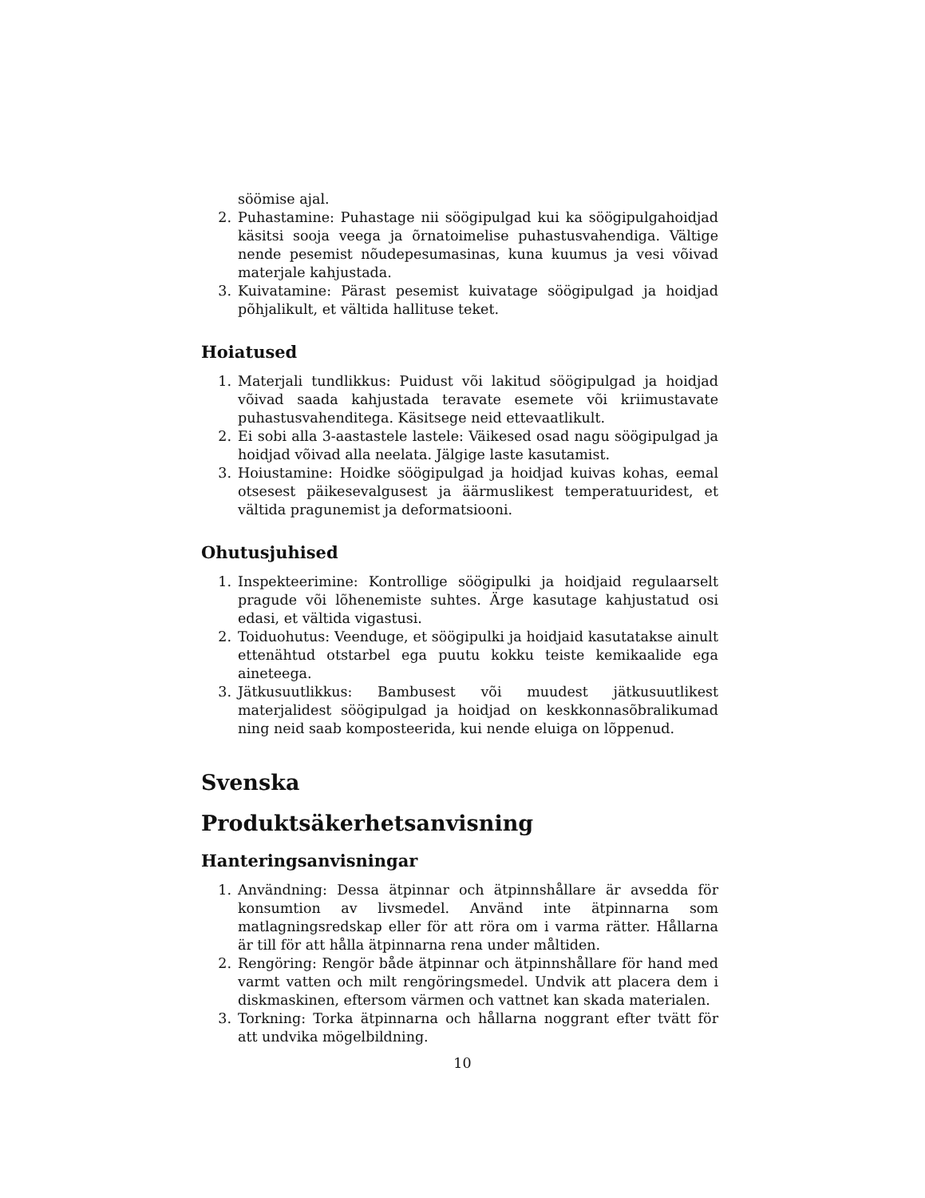söömise ajal.
2. Puhastamine: Puhastage nii söögipulgad kui ka söögipulgahoidjad käsitsi sooja veega ja õrnatoimelise puhastusvahendiga. Vältige nende pesemist nõudepesumasinas, kuna kuumus ja vesi võivad materjale kahjustada.
3. Kuivatamine: Pärast pesemist kuivatage söögipulgad ja hoidjad põhjalikult, et vältida hallituse teket.
Hoiatused
1. Materjali tundlikkus: Puidust või lakitud söögipulgad ja hoidjad võivad saada kahjustada teravate esemete või kriimustavate puhastusvahenditega. Käsitsege neid ettevaatlikult.
2. Ei sobi alla 3-aastastele lastele: Väikesed osad nagu söögipulgad ja hoidjad võivad alla neelata. Jälgige laste kasutamist.
3. Hoiustamine: Hoidke söögipulgad ja hoidjad kuivas kohas, eemal otsesest päikesevalgusest ja äärmuslikest temperatuuridest, et vältida pragunemist ja deformatsiooni.
Ohutusjuhised
1. Inspekteerimine: Kontrollige söögipulki ja hoidjaid regulaarselt pragude või lõhenemiste suhtes. Ärge kasutage kahjustatud osi edasi, et vältida vigastusi.
2. Toiduohutus: Veenduge, et söögipulki ja hoidjaid kasutatakse ainult ettenähtud otstarbel ega puutu kokku teiste kemikaalide ega aineteega.
3. Jätkusuutlikkus: Bambusest või muudest jätkusuutlikest materjalidest söögipulgad ja hoidjad on keskkonnasõbralikumad ning neid saab komposteerida, kui nende eluiga on lõppenud.
Svenska
Produktsäkerhetsanvisning
Hanteringsanvisningar
1. Användning: Dessa ätpinnar och ätpinnshållare är avsedda för konsumtion av livsmedel. Använd inte ätpinnarna som matlagningsredskap eller för att röra om i varma rätter. Hållarna är till för att hålla ätpinnarna rena under måltiden.
2. Rengöring: Rengör både ätpinnar och ätpinnshållare för hand med varmt vatten och milt rengöringsmedel. Undvik att placera dem i diskmaskinen, eftersom värmen och vattnet kan skada materialen.
3. Torkning: Torka ätpinnarna och hållarna noggrant efter tvätt för att undvika mögelbildning.
10